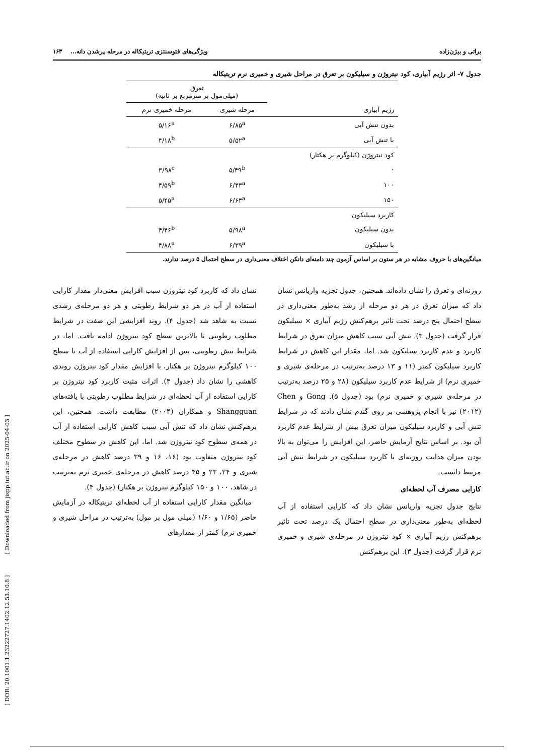[ DOR: 20.1001.1.23222727.1402.12.53.10.8 ] [ Downloaded from jispp.iut.ac.ir on 2025-04-03 ]
براتی و بیژن‌زاده ویژگی‌های فتوسنتزی تریتیکاله در مرحله پرشدن دانه... ۱۶۳
جدول ۷- اثر رژیم آبیاری، کود نیتروژن و سیلیکون بر تعرق در مراحل شیری و خمیری نرم تریتیکاله
| رژیم آبیاری | تعرق (میلی‌مول بر مترمربع بر ثانیه) | |
| --- | --- | --- |
| | مرحله شیری | مرحله خمیری نرم |
| بدون تنش آبی | ۶/۸۵<sup>a</sup> | ۵/۱۶<sup>a</sup> |
| با تنش آبی | ۵/۵۲<sup>a</sup> | ۴/۱۸<sup>b</sup> |
| کود نیتروژن (کیلوگرم بر هکتار) | | |
| ۰ | ۵/۴۹<sup>b</sup> | ۳/۹۸<sup>c</sup> |
| ۱۰۰ | ۶/۴۳<sup>a</sup> | ۴/۵۹<sup>b</sup> |
| ۱۵۰ | ۶/۶۳<sup>a</sup> | ۵/۴۵<sup>a</sup> |
| کاربرد سیلیکون | | |
| بدون سیلیکون | ۵/۹۸<sup>a</sup> | ۴/۴۶<sup>b</sup> |
| با سیلیکون | ۶/۳۹<sup>a</sup> | ۴/۸۸<sup>a</sup> |
میانگین‌های با حروف مشابه در هر ستون بر اساس آزمون چند دامنه‌ای دانکن اختلاف معنی‌داری در سطح احتمال ۵ درصد ندارند.
روزنه‌ای و تعرق را نشان داده‌اند. همچنین، جدول تجزیه واریانس نشان داد که میزان تعرق در هر دو مرحله از رشد به‌طور معنی‌داری در سطح احتمال پنج درصد تحت تاثیر برهم‌کنش رژیم آبیاری × سیلیکون قرار گرفت (جدول ۳). تنش آبی سبب کاهش میزان تعرق در شرایط کاربرد و عدم کاربرد سیلیکون شد. اما، مقدار این کاهش در شرایط کاربرد سیلیکون کمتر (۱۱ و ۱۳ درصد به‌ترتیب در مرحله‌ی شیری و خمیری نرم) از شرایط عدم کاربرد سیلیکون (۲۸ و ۲۵ درصد به‌ترتیب در مرحله‌ی شیری و خمیری نرم) بود (جدول ۵). Gong و Chen (۲۰۱۲) نیز با انجام پژوهشی بر روی گندم نشان دادند که در شرایط تنش آبی و کاربرد سیلیکون میزان تعرق بیش از شرایط عدم کاربرد آن بود. بر اساس نتایج آزمایش حاضر، این افزایش را می‌توان به بالا بودن میزان هدایت روزنه‌ای با کاربرد سیلیکون در شرایط تنش آبی مرتبط دانست.
کارایی مصرف آب لحظه‌ای
نتایج جدول تجزیه واریانس نشان داد که کارایی استفاده از آب لحظه‌ای به‌طور معنی‌داری در سطح احتمال یک درصد تحت تاثیر برهم‌کنش رژیم آبیاری × کود نیتروژن در مرحله‌ی شیری و خمیری نرم قرار گرفت (جدول ۳). این برهم‌کنش
نشان داد که کاربرد کود نیتروژن سبب افزایش معنی‌دار مقدار کارایی استفاده از آب در هر دو شرایط رطوبتی و هر دو مرحله‌ی رشدی نسبت به شاهد شد (جدول ۴). روند افزایشی این صفت در شرایط مطلوب رطوبتی تا بالاترین سطح کود نیتروژن ادامه یافت. اما، در شرایط تنش رطوبتی، پس از افزایش کارایی استفاده از آب تا سطح ۱۰۰ کیلوگرم نیتروژن بر هکتار، با افزایش مقدار کود نیتروژن روندی کاهشی را نشان داد (جدول ۴). اثرات مثبت کاربرد کود نیتروژن بر کارایی استفاده از آب لحظه‌ای در شرایط مطلوب رطوبتی با یافته‌های Shangguan و همکاران (۲۰۰۴) مطابقت داشت. همچنین، این برهم‌کنش نشان داد که تنش آبی سبب کاهش کارایی استفاده از آب در همه‌ی سطوح کود نیتروژن شد. اما، این کاهش در سطوح مختلف کود نیتروژن متفاوت بود (۱۶، ۱۶ و ۳۹ درصد کاهش در مرحله‌ی شیری و ۲۴، ۲۳ و ۴۵ درصد کاهش در مرحله‌ی خمیری نرم به‌ترتیب در شاهد، ۱۰۰ و ۱۵۰ کیلوگرم نیتروژن بر هکتار) (جدول ۴).
میانگین مقدار کارایی استفاده از آب لحظه‌ای تریتیکاله در آزمایش حاضر (۱/۶۵ و ۱/۶۰ (میلی مول بر مول) به‌ترتیب در مراحل شیری و خمیری نرم) کمتر از مقدارهای